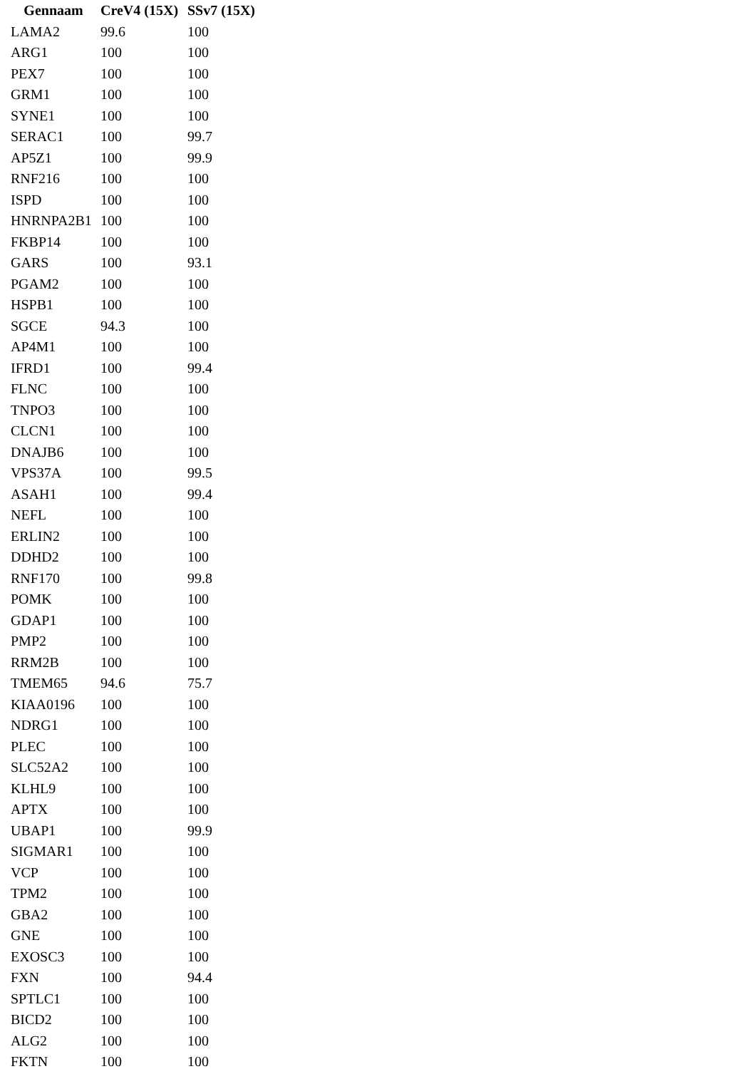| Gennaam | CreV4 (15X) | SSv7 (15X) |
| --- | --- | --- |
| LAMA2 | 99.6 | 100 |
| ARG1 | 100 | 100 |
| PEX7 | 100 | 100 |
| GRM1 | 100 | 100 |
| SYNE1 | 100 | 100 |
| SERAC1 | 100 | 99.7 |
| AP5Z1 | 100 | 99.9 |
| RNF216 | 100 | 100 |
| ISPD | 100 | 100 |
| HNRNPA2B1 | 100 | 100 |
| FKBP14 | 100 | 100 |
| GARS | 100 | 93.1 |
| PGAM2 | 100 | 100 |
| HSPB1 | 100 | 100 |
| SGCE | 94.3 | 100 |
| AP4M1 | 100 | 100 |
| IFRD1 | 100 | 99.4 |
| FLNC | 100 | 100 |
| TNPO3 | 100 | 100 |
| CLCN1 | 100 | 100 |
| DNAJB6 | 100 | 100 |
| VPS37A | 100 | 99.5 |
| ASAH1 | 100 | 99.4 |
| NEFL | 100 | 100 |
| ERLIN2 | 100 | 100 |
| DDHD2 | 100 | 100 |
| RNF170 | 100 | 99.8 |
| POMK | 100 | 100 |
| GDAP1 | 100 | 100 |
| PMP2 | 100 | 100 |
| RRM2B | 100 | 100 |
| TMEM65 | 94.6 | 75.7 |
| KIAA0196 | 100 | 100 |
| NDRG1 | 100 | 100 |
| PLEC | 100 | 100 |
| SLC52A2 | 100 | 100 |
| KLHL9 | 100 | 100 |
| APTX | 100 | 100 |
| UBAP1 | 100 | 99.9 |
| SIGMAR1 | 100 | 100 |
| VCP | 100 | 100 |
| TPM2 | 100 | 100 |
| GBA2 | 100 | 100 |
| GNE | 100 | 100 |
| EXOSC3 | 100 | 100 |
| FXN | 100 | 94.4 |
| SPTLC1 | 100 | 100 |
| BICD2 | 100 | 100 |
| ALG2 | 100 | 100 |
| FKTN | 100 | 100 |